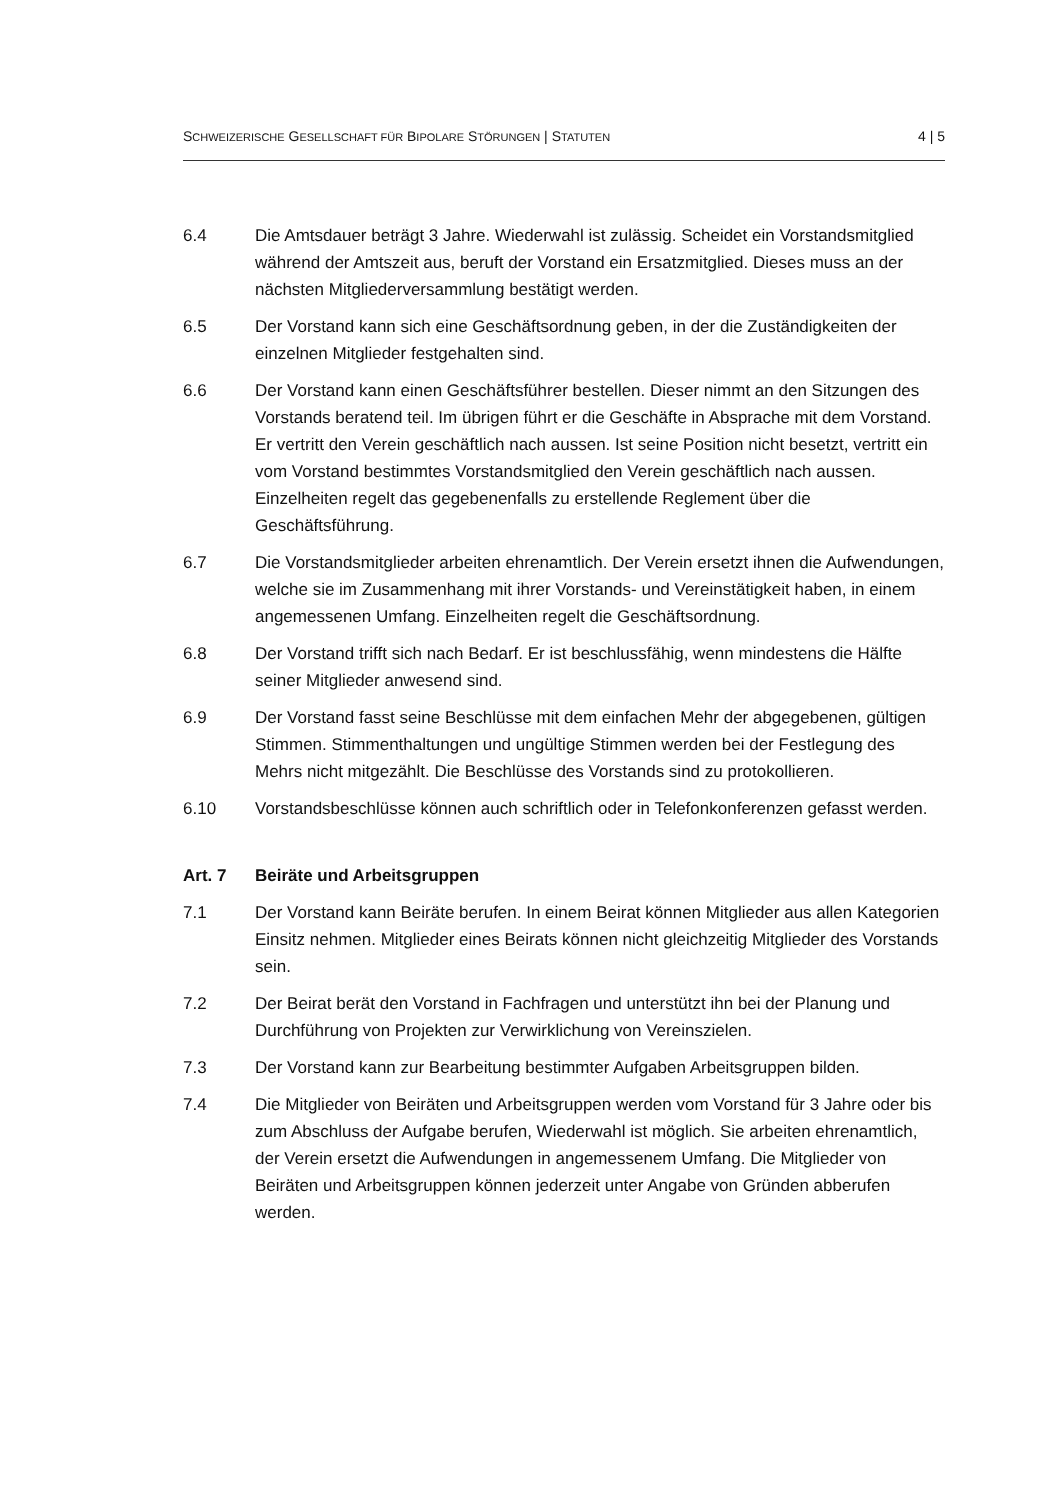SCHWEIZERISCHE GESELLSCHAFT FÜR BIPOLARE STÖRUNGEN | STATUTEN 4 | 5
6.4 Die Amtsdauer beträgt 3 Jahre. Wiederwahl ist zulässig. Scheidet ein Vorstands­mitglied während der Amtszeit aus, beruft der Vorstand ein Ersatzmitglied. Dieses muss an der nächsten Mitgliederversammlung bestätigt werden.
6.5 Der Vorstand kann sich eine Geschäftsordnung geben, in der die Zuständigkeiten der einzelnen Mitglieder festgehalten sind.
6.6 Der Vorstand kann einen Geschäftsführer bestellen. Dieser nimmt an den Sitzun­gen des Vorstands beratend teil. Im übrigen führt er die Geschäfte in Absprache mit dem Vorstand. Er vertritt den Verein geschäftlich nach aussen. Ist seine Position nicht besetzt, vertritt ein vom Vorstand bestimmtes Vorstandsmitglied den Verein geschäftlich nach aussen. Einzelheiten regelt das gegebenenfalls zu erstellende Reglement über die Geschäftsführung.
6.7 Die Vorstandsmitglieder arbeiten ehrenamtlich. Der Verein ersetzt ihnen die Auf­wendungen, welche sie im Zusammenhang mit ihrer Vorstands- und Vereinstätig­keit haben, in einem angemessenen Umfang. Einzelheiten regelt die Geschäftsord­nung.
6.8 Der Vorstand trifft sich nach Bedarf. Er ist beschlussfähig, wenn mindestens die Hälfte seiner Mitglieder anwesend sind.
6.9 Der Vorstand fasst seine Beschlüsse mit dem einfachen Mehr der abgegebenen, gültigen Stimmen. Stimmenthaltungen und ungültige Stimmen werden bei der Fest­legung des Mehrs nicht mitgezählt. Die Beschlüsse des Vorstands sind zu protokol­lieren.
6.10 Vorstandsbeschlüsse können auch schriftlich oder in Telefonkonferenzen gefasst werden.
Art. 7 Beiräte und Arbeitsgruppen
7.1 Der Vorstand kann Beiräte berufen. In einem Beirat können Mitglieder aus allen Kategorien Einsitz nehmen. Mitglieder eines Beirats können nicht gleichzeitig Mit­glieder des Vorstands sein.
7.2 Der Beirat berät den Vorstand in Fachfragen und unterstützt ihn bei der Planung und Durchführung von Projekten zur Verwirklichung von Vereinszielen.
7.3 Der Vorstand kann zur Bearbeitung bestimmter Aufgaben Arbeitsgruppen bilden.
7.4 Die Mitglieder von Beiräten und Arbeitsgruppen werden vom Vorstand für 3 Jahre oder bis zum Abschluss der Aufgabe berufen, Wiederwahl ist möglich. Sie arbeiten ehrenamtlich, der Verein ersetzt die Aufwendungen in angemessenem Umfang. Die Mitglieder von Beiräten und Arbeitsgruppen können jederzeit unter Angabe von Gründen abberufen werden.